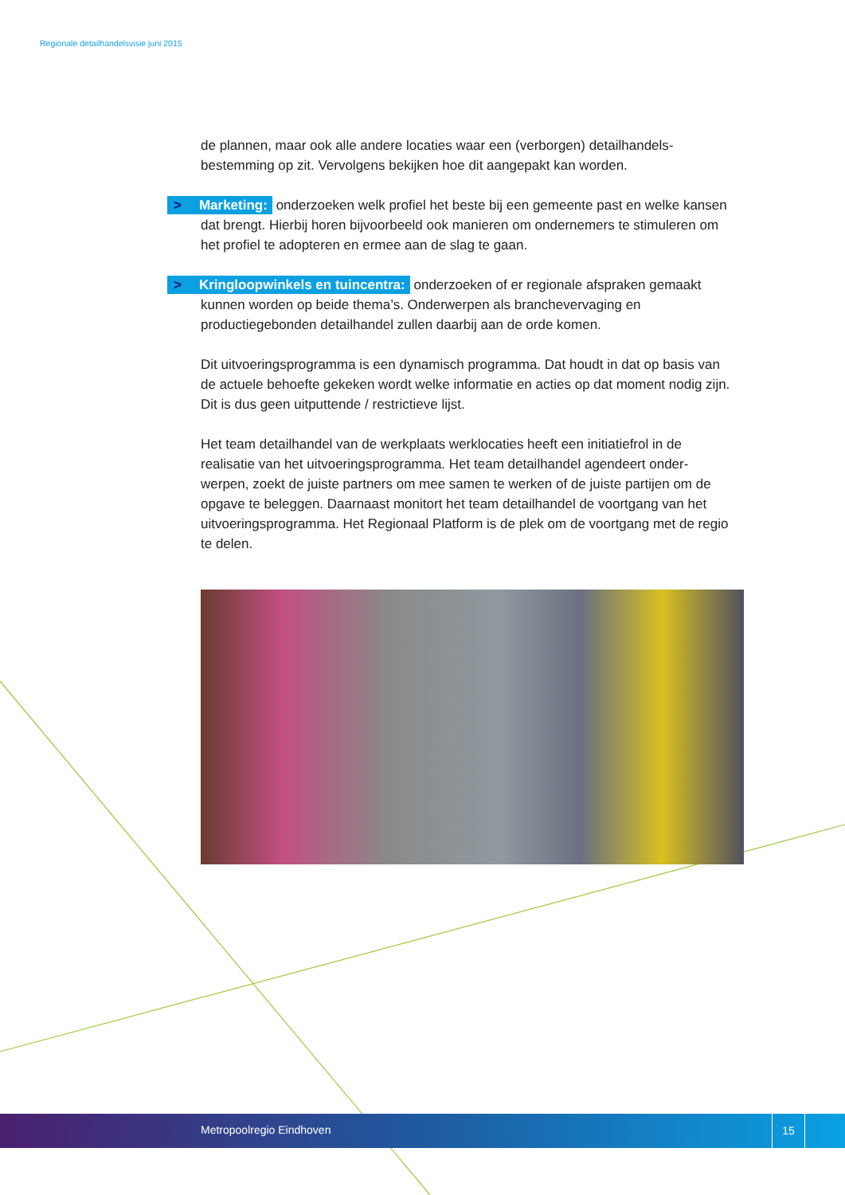Regionale detailhandelsvisie juni 2015
de plannen, maar ook alle andere locaties waar een (verborgen) detailhandels-bestemming op zit. Vervolgens bekijken hoe dit aangepakt kan worden.
> Marketing: onderzoeken welk profiel het beste bij een gemeente past en welke kansen dat brengt. Hierbij horen bijvoorbeeld ook manieren om ondernemers te stimuleren om het profiel te adopteren en ermee aan de slag te gaan.
> Kringloopwinkels en tuincentra: onderzoeken of er regionale afspraken gemaakt kunnen worden op beide thema’s. Onderwerpen als branchevervaging en productiegebonden detailhandel zullen daarbij aan de orde komen.
Dit uitvoeringsprogramma is een dynamisch programma. Dat houdt in dat op basis van de actuele behoefte gekeken wordt welke informatie en acties op dat moment nodig zijn. Dit is dus geen uitputtende / restrictieve lijst.
Het team detailhandel van de werkplaats werklocaties heeft een initiatiefrol in de realisatie van het uitvoeringsprogramma. Het team detailhandel agendeert onder-werpen, zoekt de juiste partners om mee samen te werken of de juiste partijen om de opgave te beleggen. Daarnaast monitort het team detailhandel de voortgang van het uitvoeringsprogramma. Het Regionaal Platform is de plek om de voortgang met de regio te delen.
Metropoolregio Eindhoven
15